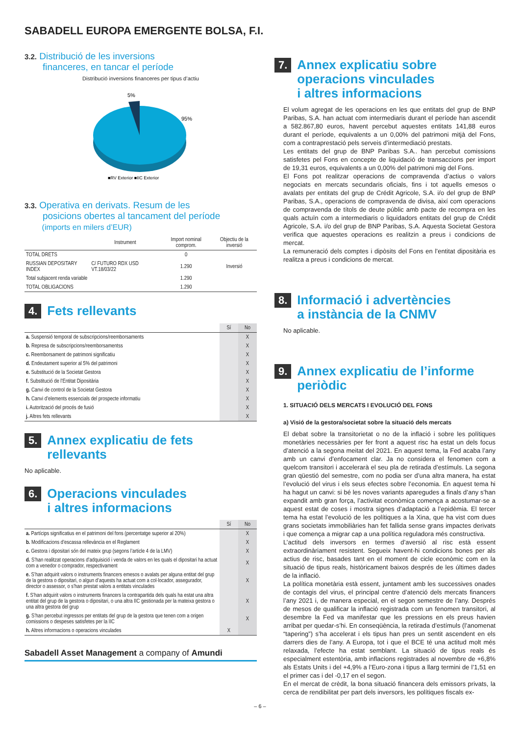SABADELL EUROPA EMERGENTE BOLSA, F.I.
3.2. Distribució de les inversions
financeres, en tancar el període
Distribució inversions financeres per tipus d’actiu
5%
95%
■RV Exterior ■IIC Exterior
3.3. Operativa en derivats. Resum de les
posicions obertes al tancament del període
(imports en milers d’EUR)
| | Instrument | Import nominal compro­m. | Objectiu de la inversió |
| --- | --- | --- | --- |
| TOTAL DRETS | | 0 | |
| RUSSIAN DEPOSITARY INDEX | C/ FUTURO RDX USD VT.18/03/22 | 1.290 | Inversió |
| Total subjacent renda variable | | 1.290 | |
| TOTAL OBLIGACIONS | | 1.290 | |
4. Fets rellevants
| | Sí | No |
| a. Suspensió temporal de subscripcions/reemborsaments | | X |
| b. Represa de subscripcions/reemborsamentss | | X |
| c. Reemborsament de patrimoni significatiu | | X |
| d. Endeutament superior al 5% del patrimoni | | X |
| e. Substitució de la Societat Gestora | | X |
| f. Substitució de l’Entitat Dipositària | | X |
| g. Canvi de control de la Societat Gestora | | X |
| h. Canvi d’elements essencials del prospecte informatiu | | X |
| i. Autorització del procés de fusió | | X |
| j. Altres fets rellevants | | X |
5. Annex explicatiu de fets
rellevants
No aplicable.
6. Operacions vinculades
i altres informacions
| | Sí | No |
| a. Partícips significatius en el patrimoni del fons (percentatge superior al 20%) | | X |
| b. Modificacions d’escassa rellevància en el Reglament | | X |
| c. Gestora i dipositari són del mateix grup (segons l’article 4 de la LMV) | | X |
| d. S’han realitzat operacions d’adquisició i venda de valors en les quals el dipositari ha actuat com a venedor o comprador, respectivament | | X |
| e. S’han adquirit valors o instruments financers emesos o avalats per alguna entitat del grup de la gestora o dipositari, o algun d’aquests ha actuat com a col·locador, assegurador, director o assessor, o s’han prestat valors a entitats vinculades | | X |
| f. S’han adquirit valors o instruments financers la contrapartida dels quals ha estat una altra entitat del grup de la gestora o dipositari, o una altra IIC gestionada per la mateixa gestora o una altra gestora del grup | | X |
| g. S’han percebut ingressos per entitats del grup de la gestora que tenen com a origen comissions o despeses satisfetes per la IIC | | X |
| h. Altres informacions o operacions vinculades | X | |
Sabadell Asset Management a company of Amundi
7. Annex explicatiu sobre
operacions vinculades
i altres informacions
El volum agregat de les operacions en les que entitats del grup de BNP Paribas, S.A. han actuat com intermediaris durant el període han ascendit a 582.867,80 euros, havent percebut aquestes entitats 141,88 euros durant el període, equivalents a un 0,00% del patrimoni mitjà del Fons, com a contraprestació pels serveis d’intermediació prestats.
Les entitats del grup de BNP Paribas S.A.. han percebut comissions satisfetes pel Fons en concepte de liquidació de transaccions per import de 19,31 euros, equivalents a un 0,00% del patrimoni mig del Fons.
El Fons pot realitzar operacions de compravenda d’actius o valors negociats en mercats secundaris oficials, fins i tot aquells emesos o avalats per entitats del grup de Crédit Agricole, S.A. i/o del grup de BNP Paribas, S.A., operacions de compravenda de divisa, així com operacions de compravenda de títols de deute públic amb pacte de recompra en les quals actuïn com a intermediaris o liquidadors entitats del grup de Crédit Agricole, S.A. i/o del grup de BNP Paribas, S.A. Aquesta Societat Gestora verifica que aquestes operacions es realitzin a preus i condicions de mercat.
La remuneració dels comptes i dipòsits del Fons en l’entitat dipositària es realitza a preus i condicions de mercat.
8. Informació i advertències
a instància de la CNMV
No aplicable.
9. Annex explicatiu de l’informe
periòdic
1. SITUACIÓ DELS MERCATS I EVOLUCIÓ DEL FONS
a) Visió de la gestora/societat sobre la situació dels mercats
El debat sobre la transitorietat o no de la inflació i sobre les polítiques monetàries necessàries per fer front a aquest risc ha estat un dels focus d’atenció a la segona meitat del 2021. En aquest tema, la Fed acaba l’any amb un canvi d’enfocament clar. Ja no considera el fenomen com a quelcom transitori i accelerarà el seu pla de retirada d’estímuls. La segona gran qüestió del semestre, com no podia ser d’una altra manera, ha estat l’evolució del virus i els seus efectes sobre l’economia. En aquest tema hi ha hagut un canvi: si bé les noves variants aparegudes a finals d’any s’han expandit amb gran força, l’activitat econòmica comença a acostumar-se a aquest estat de coses i mostra signes d’adaptació a l’epidèmia. El tercer tema ha estat l’evolució de les polítiques a la Xina, que ha vist com dues grans societats immobiliàries han fet fallida sense grans impactes derivats i que comença a migrar cap a una política reguladora més constructiva.
L’actitud dels inversors en termes d’aversió al risc està essent extraordinàriament resistent. Segueix havent-hi condicions bones per als actius de risc, basades tant en el moment de cicle econòmic com en la situació de tipus reals, històricament baixos després de les últimes dades de la inflació.
La política monetària està essent, juntament amb les successives onades de contagis del virus, el principal centre d’atenció dels mercats financers l’any 2021 i, de manera especial, en el segon semestre de l’any. Després de mesos de qualificar la inflació registrada com un fenomen transitori, al desembre la Fed va manifestar que les pressions en els preus havien arribat per quedar-s’hi. En conseqüència, la retirada d’estímuls (l’anomenat “tapering”) s’ha accelerat i els tipus han pres un sentit ascendent en els darrers dies de l’any. A Europa, tot i que el BCE té una actitud molt més relaxada, l’efecte ha estat semblant. La situació de tipus reals és especialment estentòria, amb inflacions registrades al novembre de +6,8% als Estats Units i del +4,9% a l’Euro-zona i tipus a llarg termini de l’1,51 en el primer cas i del -0,17 en el segon.
En el mercat de crèdit, la bona situació financera dels emissors privats, la cerca de rendibilitat per part dels inversors, les polítiques fiscals ex-
– 6 –